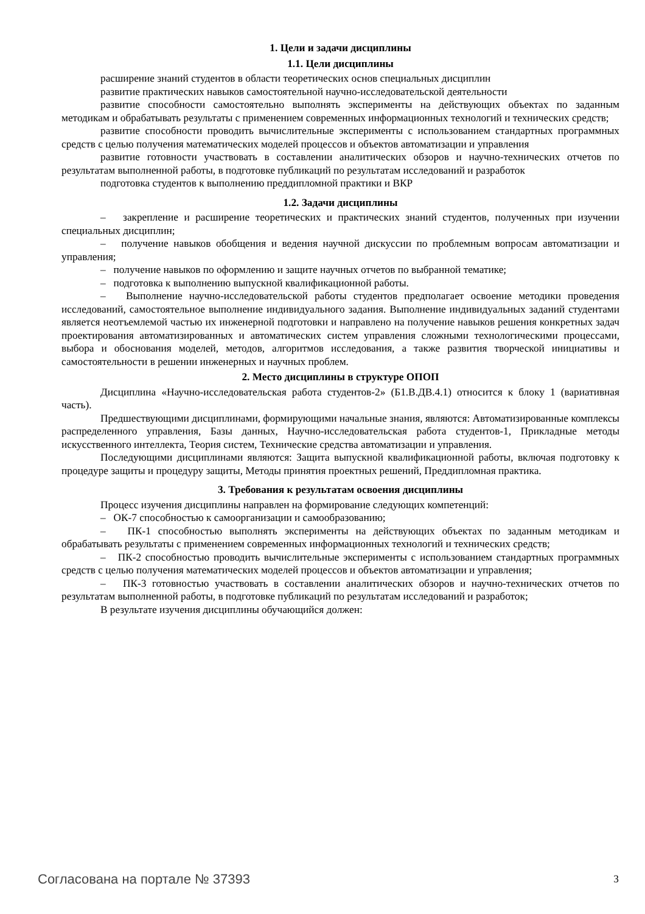1. Цели и задачи дисциплины
1.1. Цели дисциплины
расширение знаний студентов в области теоретических основ специальных дисциплин
развитие практических навыков самостоятельной научно-исследовательской деятельности
развитие способности самостоятельно выполнять эксперименты на действующих объектах по заданным методикам и обрабатывать результаты с применением современных информационных технологий и технических средств;
развитие способности проводить вычислительные эксперименты с использованием стандартных программных средств с целью получения математических моделей процессов и объектов автоматизации и управления
развитие готовности участвовать в составлении аналитических обзоров и научно-технических отчетов по результатам выполненной работы, в подготовке публикаций по результатам исследований и разработок
подготовка студентов к выполнению преддипломной практики и ВКР
1.2. Задачи дисциплины
– закрепление и расширение теоретических и практических знаний студентов, полученных при изучении специальных дисциплин;
– получение навыков обобщения и ведения научной дискуссии по проблемным вопросам автоматизации и управления;
– получение навыков по оформлению и защите научных отчетов по выбранной тематике;
– подготовка к выполнению выпускной квалификационной работы.
– Выполнение научно-исследовательской работы студентов предполагает освоение методики проведения исследований, самостоятельное выполнение индивидуального задания. Выполнение индивидуальных заданий студентами является неотъемлемой частью их инженерной подготовки и направлено на получение навыков решения конкретных задач проектирования автоматизированных и автоматических систем управления сложными технологическими процессами, выбора и обоснования моделей, методов, алгоритмов исследования, а также развития творческой инициативы и самостоятельности в решении инженерных и научных проблем.
2. Место дисциплины в структуре ОПОП
Дисциплина «Научно-исследовательская работа студентов-2» (Б1.В.ДВ.4.1) относится к блоку 1 (вариативная часть).
Предшествующими дисциплинами, формирующими начальные знания, являются: Автоматизированные комплексы распределенного управления, Базы данных, Научно-исследовательская работа студентов-1, Прикладные методы искусственного интеллекта, Теория систем, Технические средства автоматизации и управления.
Последующими дисциплинами являются: Защита выпускной квалификационной работы, включая подготовку к процедуре защиты и процедуру защиты, Методы принятия проектных решений, Преддипломная практика.
3. Требования к результатам освоения дисциплины
Процесс изучения дисциплины направлен на формирование следующих компетенций:
– ОК-7 способностью к самоорганизации и самообразованию;
– ПК-1 способностью выполнять эксперименты на действующих объектах по заданным методикам и обрабатывать результаты с применением современных информационных технологий и технических средств;
– ПК-2 способностью проводить вычислительные эксперименты с использованием стандартных программных средств с целью получения математических моделей процессов и объектов автоматизации и управления;
– ПК-3 готовностью участвовать в составлении аналитических обзоров и научно-технических отчетов по результатам выполненной работы, в подготовке публикаций по результатам исследований и разработок;
В результате изучения дисциплины обучающийся должен:
Согласована на портале № 37393 3